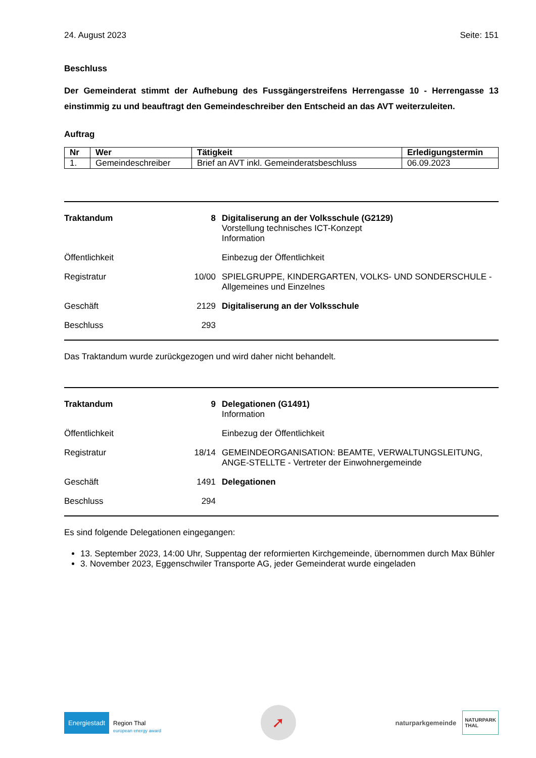24. August 2023 Seite: 151
Beschluss
Der Gemeinderat stimmt der Aufhebung des Fussgängerstreifens Herrengasse 10 - Herrengasse 13 einstimmig zu und beauftragt den Gemeindeschreiber den Entscheid an das AVT weiterzuleiten.
Auftrag
| Nr | Wer | Tätigkeit | Erledigungstermin |
| --- | --- | --- | --- |
| 1. | Gemeindeschreiber | Brief an AVT inkl. Gemeinderatsbeschluss | 06.09.2023 |
Traktandum 8 Digitaliserung an der Volksschule (G2129)
Vorstellung technisches ICT-Konzept
Information
Öffentlichkeit Einbezug der Öffentlichkeit
Registratur 10/00 SPIELGRUPPE, KINDERGARTEN, VOLKS- UND SONDERSCHULE - Allgemeines und Einzelnes
Geschäft 2129 Digitaliserung an der Volksschule
Beschluss 293
Das Traktandum wurde zurückgezogen und wird daher nicht behandelt.
Traktandum 9 Delegationen (G1491)
Information
Öffentlichkeit Einbezug der Öffentlichkeit
Registratur 18/14 GEMEINDEORGANISATION: BEAMTE, VERWALTUNGSLEITUNG, ANGE-STELLTE - Vertreter der Einwohnergemeinde
Geschäft 1491 Delegationen
Beschluss 294
Es sind folgende Delegationen eingegangen:
13. September 2023, 14:00 Uhr, Suppentag der reformierten Kirchgemeinde, übernommen durch Max Bühler
3. November 2023, Eggenschwiler Transporte AG, jeder Gemeinderat wurde eingeladen
Energiestadt
Region Thal
european energy award
➚
naturparkgemeinde NATURPARK
THAL